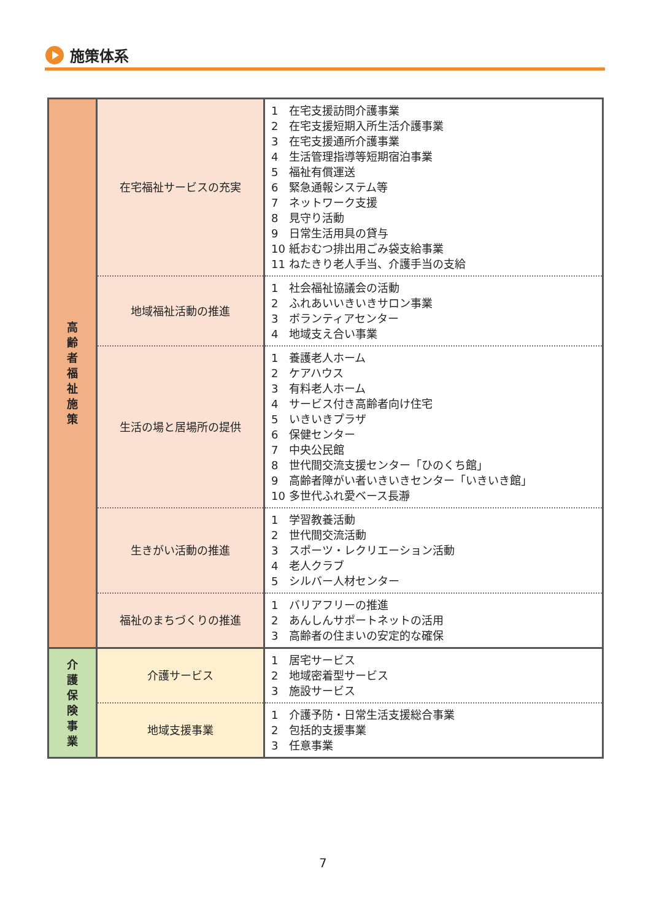施策体系
| 高 齢 者 福 祉 施 策 | 在宅福祉サービスの充実 | 1 在宅支援訪問介護事業 2 在宅支援短期入所生活介護事業 3 在宅支援通所介護事業 4 生活管理指導等短期宿泊事業 5 福祉有償運送 6 緊急通報システム等 7 ネットワーク支援 8 見守り活動 9 日常生活用具の貸与 10 紙おむつ排出用ごみ袋支給事業 11 ねたきり老人手当、介護手当の支給 |
| | 地域福祉活動の推進 | 1 社会福祉協議会の活動 2 ふれあいいきいきサロン事業 3 ボランティアセンター 4 地域支え合い事業 |
| | 生活の場と居場所の提供 | 1 養護老人ホーム 2 ケアハウス 3 有料老人ホーム 4 サービス付き高齢者向け住宅 5 いきいきプラザ 6 保健センター 7 中央公民館 8 世代間交流支援センター「ひのくち館」 9 高齢者障がい者いきいきセンター「いきいき館」 10 多世代ふれ愛ベース長瀞 |
| | 生きがい活動の推進 | 1 学習教養活動 2 世代間交流活動 3 スポーツ・レクリエーション活動 4 老人クラブ 5 シルバー人材センター |
| | 福祉のまちづくりの推進 | 1 バリアフリーの推進 2 あんしんサポートネットの活用 3 高齢者の住まいの安定的な確保 |
| 介 護 保 険 事 業 | 介護サービス | 1 居宅サービス 2 地域密着型サービス 3 施設サービス |
| | 地域支援事業 | 1 介護予防・日常生活支援総合事業 2 包括的支援事業 3 任意事業 |
7